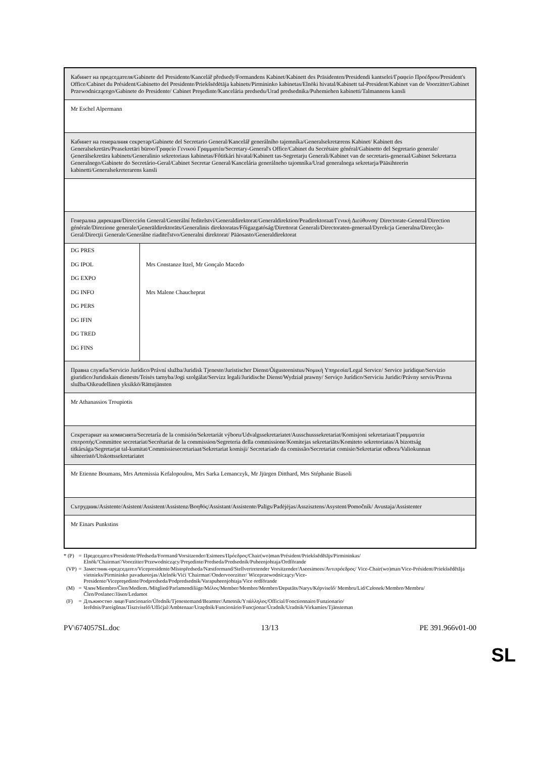| Кабинет на председателя/Gabinete del Presidente/Kancelář předsedy/Formandens Kabinet/Kabinett des Präsidenten/Presidendi kantselei/Γραφείο Προέδρου/President's Office/Cabinet du Président/Gabinetto del Presidente/Priekšsēdētāja kabinets/Pirmininko kabinetas/Elnöki hivatal/Kabinett tal-President/Kabinet van de Voorzitter/Gabinet Przewodniczącego/Gabinete do Presidente/ Cabinet Preşedinte/Kancelária predsedu/Urad predsednika/Puhemiehen kabinetti/Talmannens kansli | |
| Mr Eschel Alpermann | |
| Кабинет на генералния секретар/Gabinete del Secretario General/Kancelář generálního tajemníka/Generalsekretærens Kabinet/ Kabinett des Generalsekretärs/Peasekretäri büroo/Γραφείο Γενικού Γραμματέα/Secretary-General's Office/Cabinet du Secrétaire général/Gabinetto del Segretario generale/Ģenerālsekretāra kabinets/Generalinio sekretoriaus kabinetas/Főtitkári hivatal/Kabinett tas-Segretarju Ġenerali/Kabinet van de secretaris-generaal/Gabinet Sekretarza Generalnego/Gabinete do Secretário-Geral/Cabinet Secretar General/Kancelária generálneho tajomníka/Urad generalnega sekretarja/Pääsihteerin kabinetti/Generalsekreterarens kansli | |
| Генерална дирекция/Dirección General/Generální ředitelství/Generaldirektorat/Generaldirektion/Peadirektoraat/Γενική Διεύθυνση/ Directorate-General/Direction générale/Direzione generale/Ģenerāldirektorāts/Generalinis direktoratas/Főigazgatóság/Direttorat Ġenerali/Directoraten-generaal/Dyrekcja Generalna/Direcção-Geral/Direcţii Generale/Generálne riaditeľstvo/Generalni direktorat/ Pääosasto/Generaldirektorat | |
| DG PRES DG IPOL DG EXPO DG INFO DG PERS DG IFIN DG TRED DG FINS | Mrs Constanze Itzel, Mr Gonçalo Macedo Mrs Malene Chaucheprat |
| Правна служба/Servicio Jurídico/Právní služba/Juridisk Tjeneste/Juristischer Dienst/Õigusteenistus/Νομική Υπηρεσία/Legal Service/ Service juridique/Servizio giuridico/Juridiskais dienests/Teisės tarnyba/Jogi szolgálat/Servizz legali/Juridische Dienst/Wydział prawny/ Serviço Jurídico/Serviciu Juridic/Právny servis/Pravna služba/Oikeudellinen yksikkö/Rättstjänsten | |
| Mr Athanassios Troupiotis | |
| Секретариат на комисията/Secretaría de la comisión/Sekretariát výboru/Udvalgssekretariatet/Ausschusssekretariat/Komisjoni sekretariaat/Γραμματεία επιτροπής/Committee secretariat/Secrétariat de la commission/Segreteria della commissione/Komitejas sekretariāts/Komiteto sekretoriatas/A bizottság titkársága/Segretarjat tal-kumitat/Commissiesecretariaat/Sekretariat komisji/ Secretariado da comissão/Secretariat comisie/Sekretariat odbora/Valiokunnan sihteeristö/Utskottssekretariatet | |
| Mr Etienne Boumans, Mrs Artemissia Kefalopoulou, Mrs Sarka Lemanczyk, Mr Jjürgen Ditthard, Mrs Stéphanie Biasoli | |
| Сътрудник/Asistente/Asistent/Assistent/Assistenz/Βοηθός/Assistant/Assistente/Palīgs/Padėjėjas/Asszisztens/Asystent/Pomočnik/ Avustaja/Assistenter | |
| Mr Einars Punkstins | |
| * (P) | = | Председател/Presidente/Předseda/Formand/Vorsitzender/Esimees/Πρόεδρος/Chair(wo)man/Président/Priekšsēdētājs/Pirmininkas/ Elnök/'Chairman'/Voorzitter/Przewodniczący/Preşedinte/Predseda/Predsednik/Puheenjohtaja/Ordförande |
| (VP) | = | Заместник-председател/Vicepresidente/Místopředseda/Næstformand/Stellvertretender Vorsitzender/Aseesimees/Αντιπρόεδρος/ Vice-Chair(wo)man/Vice-Président/Priekšsēdētāja vietnieks/Pirmininko pavaduotojas/Alelnök/Viċi 'Chairman'/Ondervoorzitter/ Wiceprzewodniczący/Vice-Presidente/Vicepreşedinte/Podpredseda/Podpredsednik/Varapuheenjohtaja/Vice ordförande |
| (M) | = | Член/Miembro/Člen/Medlem./Mitglied/Parlamendiliige/Μέλος/Member/Membre/Membro/Deputāts/Narys/Képviselő/ Membru/Lid/Członek/Membro/Membru/Člen/Poslanec/Jäsen/Ledamot |
| (F) | = | Длъжностно лице/Funcionario/Úředník/Tjenestemand/Beamter/Ametnik/Υπάλληλος/Official/Fonctionnaire/Funzionario/ Ierēdnis/Pareigūnas/Tisztviselő/Uffiċjal/Ambtenaar/Urzędnik/Funcionário/Funcţionar/Úradník/Uradnik/Virkamies/Tjänsteman |
PV\674057SL.doc 13/13 PE 391.966v01-00
SL